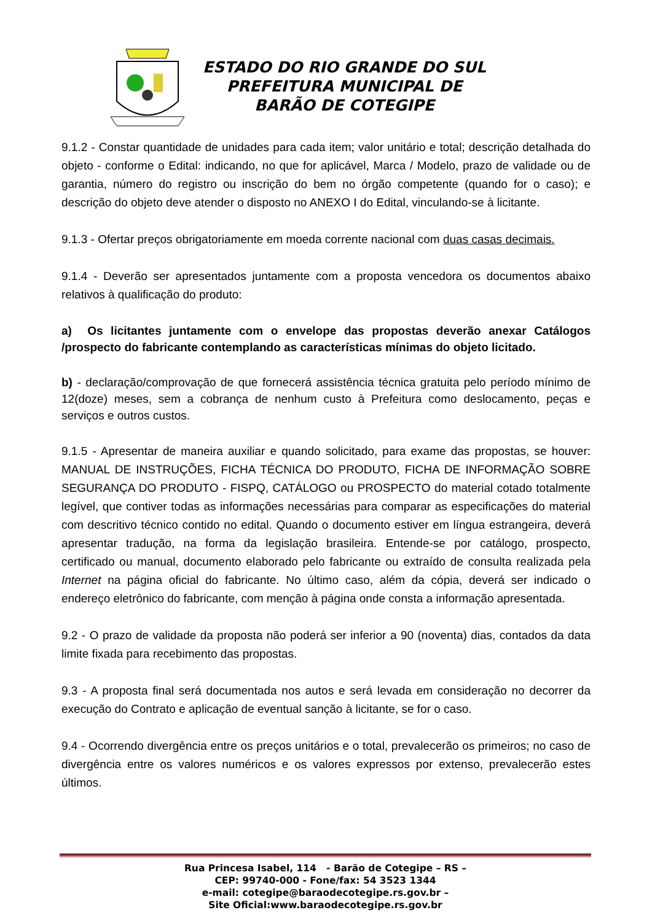ESTADO DO RIO GRANDE DO SUL
PREFEITURA MUNICIPAL DE
BARÃO DE COTEGIPE
9.1.2 - Constar quantidade de unidades para cada item; valor unitário e total; descrição detalhada do objeto - conforme o Edital: indicando, no que for aplicável, Marca / Modelo, prazo de validade ou de garantia, número do registro ou inscrição do bem no órgão competente (quando for o caso); e descrição do objeto deve atender o disposto no ANEXO I do Edital, vinculando-se à licitante.
9.1.3 - Ofertar preços obrigatoriamente em moeda corrente nacional com duas casas decimais.
9.1.4 - Deverão ser apresentados juntamente com a proposta vencedora os documentos abaixo relativos à qualificação do produto:
a) Os licitantes juntamente com o envelope das propostas deverão anexar Catálogos /prospecto do fabricante contemplando as características mínimas do objeto licitado.
b) - declaração/comprovação de que fornecerá assistência técnica gratuita pelo período mínimo de 12(doze) meses, sem a cobrança de nenhum custo à Prefeitura como deslocamento, peças e serviços e outros custos.
9.1.5 - Apresentar de maneira auxiliar e quando solicitado, para exame das propostas, se houver: MANUAL DE INSTRUÇÕES, FICHA TÉCNICA DO PRODUTO, FICHA DE INFORMAÇÃO SOBRE SEGURANÇA DO PRODUTO - FISPQ, CATÁLOGO ou PROSPECTO do material cotado totalmente legível, que contiver todas as informações necessárias para comparar as especificações do material com descritivo técnico contido no edital. Quando o documento estiver em língua estrangeira, deverá apresentar tradução, na forma da legislação brasileira. Entende-se por catálogo, prospecto, certificado ou manual, documento elaborado pelo fabricante ou extraído de consulta realizada pela Internet na página oficial do fabricante. No último caso, além da cópia, deverá ser indicado o endereço eletrônico do fabricante, com menção à página onde consta a informação apresentada.
9.2 - O prazo de validade da proposta não poderá ser inferior a 90 (noventa) dias, contados da data limite fixada para recebimento das propostas.
9.3 - A proposta final será documentada nos autos e será levada em consideração no decorrer da execução do Contrato e aplicação de eventual sanção à licitante, se for o caso.
9.4 - Ocorrendo divergência entre os preços unitários e o total, prevalecerão os primeiros; no caso de divergência entre os valores numéricos e os valores expressos por extenso, prevalecerão estes últimos.
Rua Princesa Isabel, 114 - Barão de Cotegipe – RS –
CEP: 99740-000 - Fone/fax: 54 3523 1344
e-mail: cotegipe@baraodecotegipe.rs.gov.br –
Site Oficial:www.baraodecotegipe.rs.gov.br